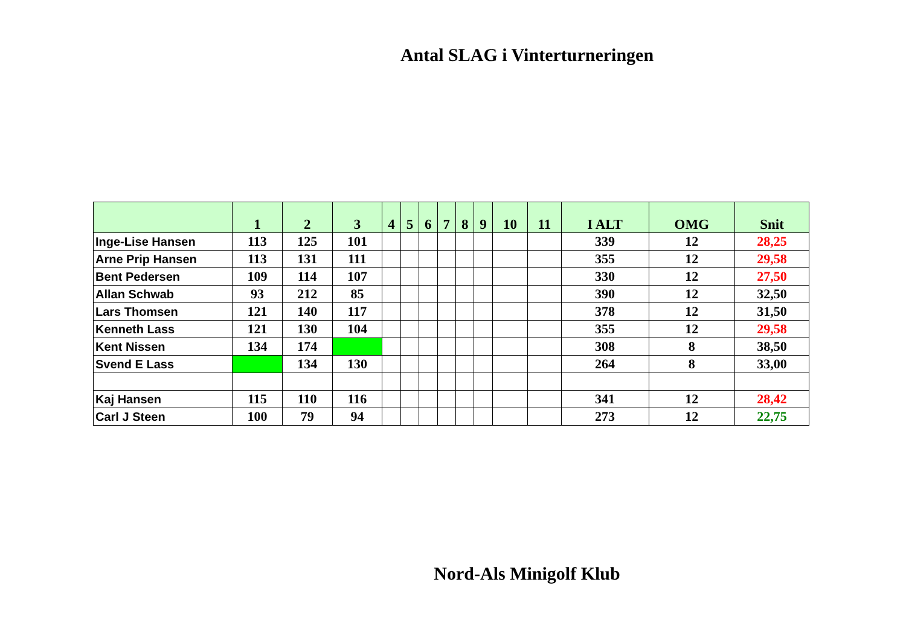Antal SLAG i Vinterturneringen
| | 1 | 2 | 3 | 4 | 5 | 6 | 7 | 8 | 9 | 10 | 11 | I ALT | OMG | Snit |
| --- | --- | --- | --- | --- | --- | --- | --- | --- | --- | --- | --- | --- | --- | --- |
| Inge-Lise Hansen | 113 | 125 | 101 | | | | | | | | | 339 | 12 | 28,25 |
| Arne Prip Hansen | 113 | 131 | 111 | | | | | | | | | 355 | 12 | 29,58 |
| Bent Pedersen | 109 | 114 | 107 | | | | | | | | | 330 | 12 | 27,50 |
| Allan Schwab | 93 | 212 | 85 | | | | | | | | | 390 | 12 | 32,50 |
| Lars Thomsen | 121 | 140 | 117 | | | | | | | | | 378 | 12 | 31,50 |
| Kenneth Lass | 121 | 130 | 104 | | | | | | | | | 355 | 12 | 29,58 |
| Kent Nissen | 134 | 174 | | | | | | | | | | 308 | 8 | 38,50 |
| Svend E Lass | | 134 | 130 | | | | | | | | | 264 | 8 | 33,00 |
| Kaj Hansen | 115 | 110 | 116 | | | | | | | | | 341 | 12 | 28,42 |
| Carl J Steen | 100 | 79 | 94 | | | | | | | | | 273 | 12 | 22,75 |
Nord-Als Minigolf Klub